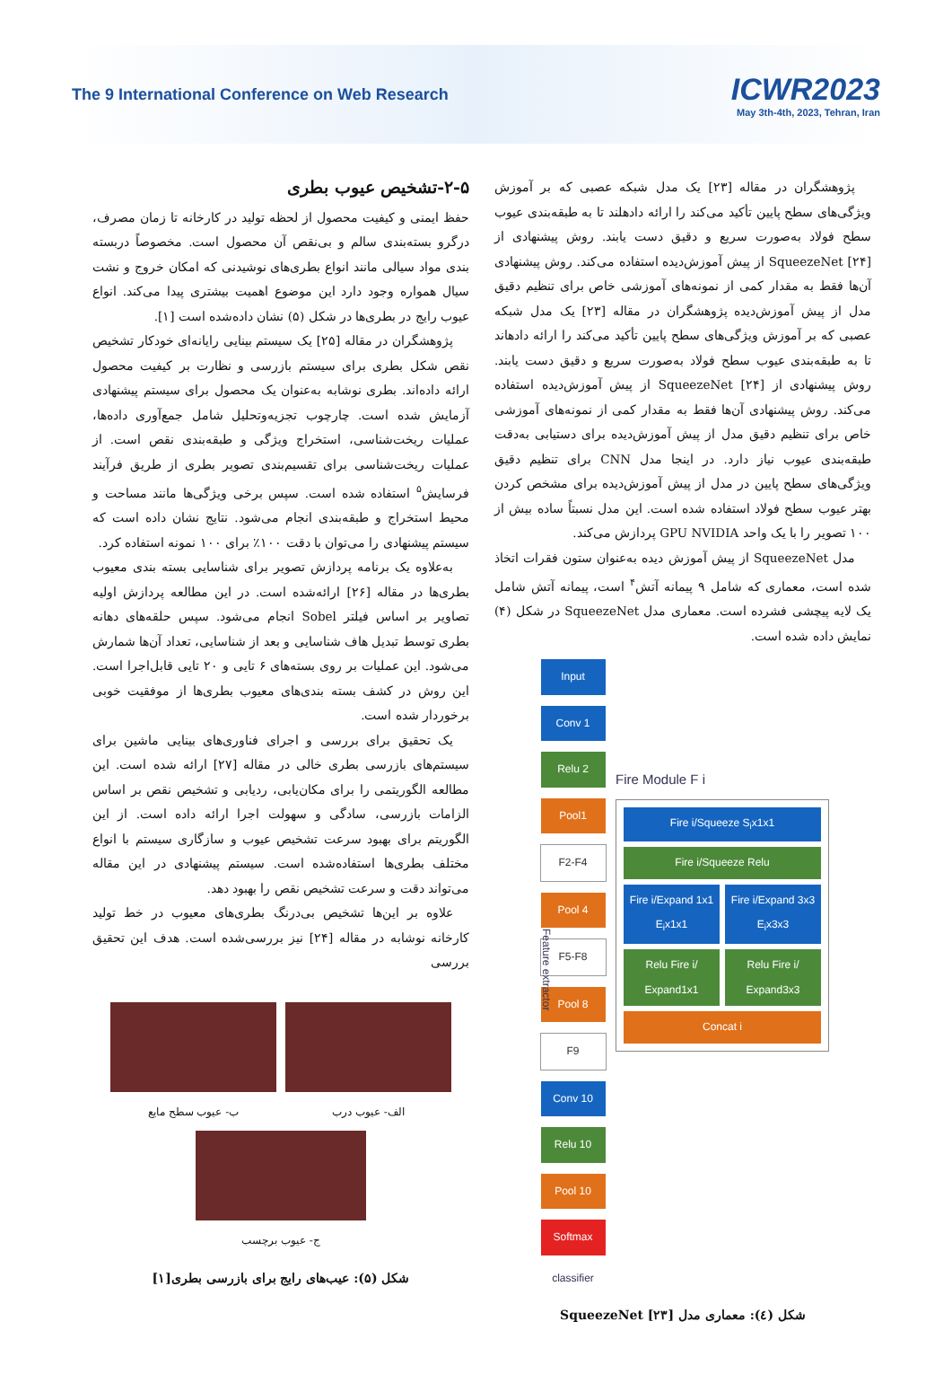The 9 International Conference on Web Research
ICWR2023
May 3th-4th, 2023, Tehran, Iran
پژوهشگران در مقاله [۲۳] یک مدل شبکه عصبی که بر آموزش ویژگی‌های سطح پایین تأکید می‌کند را ارائه دادهلند تا به طبقه‌بندی عیوب سطح فولاد به‌صورت سریع و دقیق دست یابند. روش پیشنهادی از SqueezeNet [۲۴] از پیش آموزش‌دیده استفاده می‌کند. روش پیشنهادی آن‌ها فقط به مقدار کمی از نمونه‌های آموزشی خاص برای تنظیم دقیق مدل از پیش آموزش‌دیده پژوهشگران در مقاله [۲۳] یک مدل شبکه عصبی که بر آموزش ویژگی‌های سطح پایین تأکید می‌کند را ارائه دادهاند تا به طبقه‌بندی عیوب سطح فولاد به‌صورت سریع و دقیق دست یابند. روش پیشنهادی از SqueezeNet [۲۴] از پیش آموزش‌دیده استفاده می‌کند. روش پیشنهادی آن‌ها فقط به مقدار کمی از نمونه‌های آموزشی خاص برای تنظیم دقیق مدل از پیش آموزش‌دیده برای دستیابی به‌دقت طبقه‌بندی عیوب نیاز دارد. در اینجا مدل CNN برای تنظیم دقیق ویژگی‌های سطح پایین در مدل از پیش آموزش‌دیده برای مشخص کردن بهتر عیوب سطح فولاد استفاده شده است. این مدل نسبتاً ساده بیش از ۱۰۰ تصویر را با یک واحد GPU NVIDIA پردازش می‌کند.
مدل SqueezeNet از پیش آموزش دیده به‌عنوان ستون فقرات اتخاذ شده است، معماری که شامل ۹ پیمانه آتش<sup>۴</sup> است، پیمانه آتش شامل یک لایه پیچشی فشرده است. معماری مدل SqueezeNet در شکل (۴) نمایش داده شده است.
Feature extractor
Input
Conv 1
Relu 2
Pool1
F2-F4
Pool 4
F5-F8
Pool 8
F9
Conv 10
Relu 10
Pool 10
Softmax
classifier
Fire Module F i
Fire i/Squeeze S<sub>i</sub>x1x1
Fire i/Squeeze Relu
Fire i/Expand 1x1 E<sub>i</sub>x1x1
Fire i/Expand 3x3 E<sub>i</sub>x3x3
Relu Fire i/ Expand1x1
Relu Fire i/ Expand3x3
Concat i
شکل (٤): معماری مدل SqueezeNet [۲۳]
۲-۵-تشخیص عیوب بطری
حفظ ایمنی و کیفیت محصول از لحظه تولید در کارخانه تا زمان مصرف، درگرو بسته‌بندی سالم و بی‌نقص آن محصول است. مخصوصاً دربسته بندی مواد سیالی مانند انواع بطری‌های نوشیدنی که امکان خروج و نشت سیال همواره وجود دارد این موضوع اهمیت بیشتری پیدا می‌کند. انواع عیوب رایج در بطری‌ها در شکل (۵) نشان داده‌شده است [۱].
پژوهشگران در مقاله [۲۵] یک سیستم بینایی رایانه‌ای خودکار تشخیص نقص شکل بطری برای سیستم بازرسی و نظارت بر کیفیت محصول ارائه داده‌اند. بطری نوشابه به‌عنوان یک محصول برای سیستم پیشنهادی آزمایش شده است. چارچوب تجزیه‌وتحلیل شامل جمع‌آوری داده‌ها، عملیات ریخت‌شناسی، استخراج ویژگی و طبقه‌بندی نقص است. از عملیات ریخت‌شناسی برای تقسیم‌بندی تصویر بطری از طریق فرآیند فرسایش<sup>۵</sup> استفاده شده است. سپس برخی ویژگی‌ها مانند مساحت و محیط استخراج و طبقه‌بندی انجام می‌شود. نتایج نشان داده است که سیستم پیشنهادی را می‌توان با دقت ۱۰۰٪ برای ۱۰۰ نمونه استفاده کرد.
به‌علاوه یک برنامه پردازش تصویر برای شناسایی بسته بندی معیوب بطری‌ها در مقاله [۲۶] ارائه‌شده است. در این مطالعه پردازش اولیه تصاویر بر اساس فیلتر Sobel انجام می‌شود. سپس حلقه‌های دهانه بطری توسط تبدیل هاف شناسایی و بعد از شناسایی، تعداد آن‌ها شمارش می‌شود. این عملیات بر روی بسته‌های ۶ تایی و ۲۰ تایی قابل‌اجرا است. این روش در کشف بسته بندی‌های معیوب بطری‌ها از موفقیت خوبی برخوردار شده است.
یک تحقیق برای بررسی و اجرای فناوری‌های بینایی ماشین برای سیستم‌های بازرسی بطری خالی در مقاله [۲۷] ارائه شده است. این مطالعه الگوریتمی را برای مکان‌یابی، ردیابی و تشخیص نقص بر اساس الزامات بازرسی، سادگی و سهولت اجرا ارائه داده است. از این الگوریتم برای بهبود سرعت تشخیص عیوب و سازگاری سیستم با انواع مختلف بطری‌ها استفاده‌شده است. سیستم پیشنهادی در این مقاله می‌تواند دقت و سرعت تشخیص نقص را بهبود دهد.
علاوه بر این‌ها تشخیص بی‌درنگ بطری‌های معیوب در خط تولید کارخانه نوشابه در مقاله [۲۴] نیز بررسی‌شده است. هدف این تحقیق بررسی
الف- عیوب درب ب- عیوب سطح مایع
ج- عیوب برچسب
شکل (۵): عیب‌های رایج برای بازرسی بطری[۱]